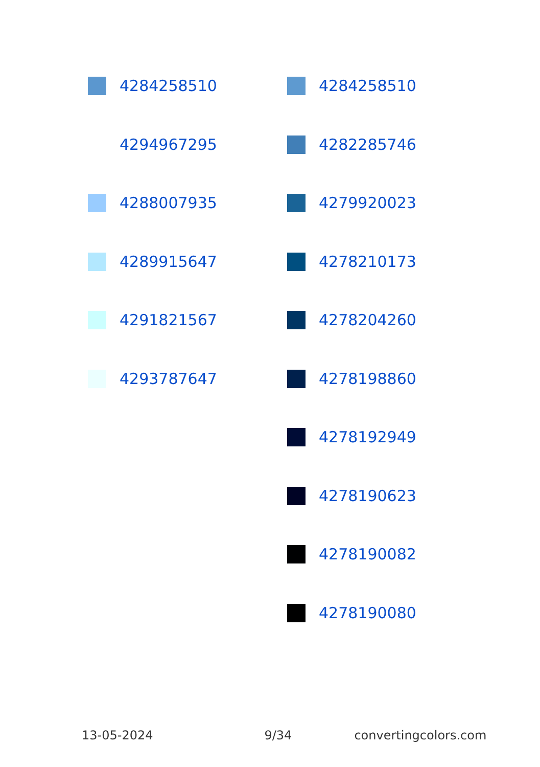4284258510
4294967295
4288007935
4289915647
4291821567
4293787647
4284258510
4282285746
4279920023
4278210173
4278204260
4278198860
4278192949
4278190623
4278190082
4278190080
13-05-2024 9/34 convertingcolors.com